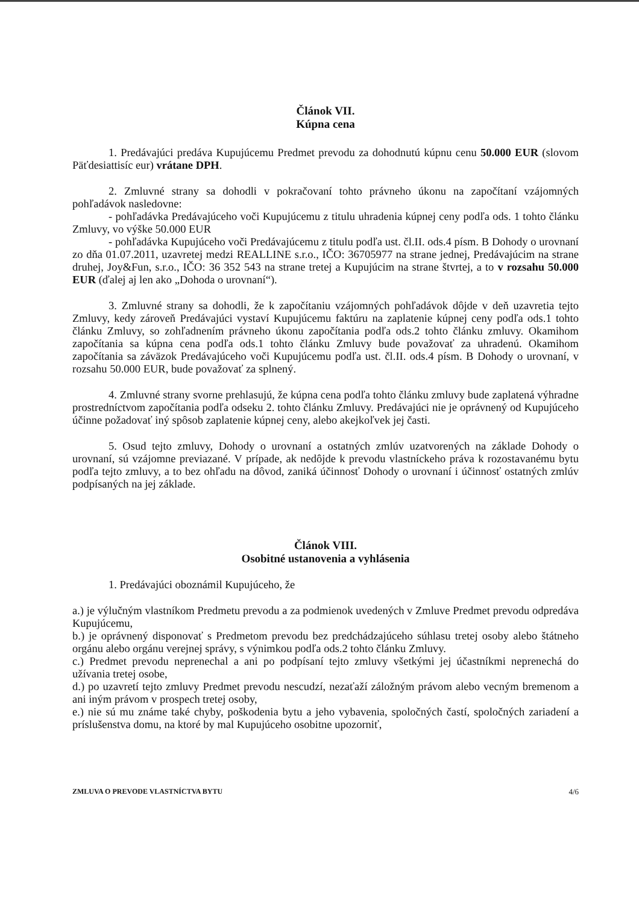Článok VII.
Kúpna cena
1. Predávajúci predáva Kupujúcemu Predmet prevodu za dohodnutú kúpnu cenu 50.000 EUR (slovom Päťdesiattisíc eur) vrátane DPH.
2. Zmluvné strany sa dohodli v pokračovaní tohto právneho úkonu na započítaní vzájomných pohľadávok nasledovne:
- pohľadávka Predávajúceho voči Kupujúcemu z titulu uhradenia kúpnej ceny podľa ods. 1 tohto článku Zmluvy, vo výške 50.000 EUR
- pohľadávka Kupujúceho voči Predávajúcemu z titulu podľa ust. čl.II. ods.4 písm. B Dohody o urovnaní zo dňa 01.07.2011, uzavretej medzi REALLINE s.r.o., IČO: 36705977 na strane jednej, Predávajúcim na strane druhej, Joy&Fun, s.r.o., IČO: 36 352 543 na strane tretej a Kupujúcim na strane štvrtej, a to v rozsahu 50.000 EUR (ďalej aj len ako „Dohoda o urovnaní“).
3. Zmluvné strany sa dohodli, že k započítaniu vzájomných pohľadávok dôjde v deň uzavretia tejto Zmluvy, kedy zároveň Predávajúci vystaví Kupujúcemu faktúru na zaplatenie kúpnej ceny podľa ods.1 tohto článku Zmluvy, so zohľadnením právneho úkonu započítania podľa ods.2 tohto článku zmluvy. Okamihom započítania sa kúpna cena podľa ods.1 tohto článku Zmluvy bude považovať za uhradenú. Okamihom započítania sa záväzok Predávajúceho voči Kupujúcemu podľa ust. čl.II. ods.4 písm. B Dohody o urovnaní, v rozsahu 50.000 EUR, bude považovať za splnený.
4. Zmluvné strany svorne prehlasujú, že kúpna cena podľa tohto článku zmluvy bude zaplatená výhradne prostredníctvom započítania podľa odseku 2. tohto článku Zmluvy. Predávajúci nie je oprávnený od Kupujúceho účinne požadovať iný spôsob zaplatenie kúpnej ceny, alebo akejkoľvek jej časti.
5. Osud tejto zmluvy, Dohody o urovnaní a ostatných zmlúv uzatvorených na základe Dohody o urovnaní, sú vzájomne previazané. V prípade, ak nedôjde k prevodu vlastníckeho práva k rozostavanému bytu podľa tejto zmluvy, a to bez ohľadu na dôvod, zaniká účinnosť Dohody o urovnaní i účinnosť ostatných zmlúv podpísaných na jej základe.
Článok VIII.
Osobitné ustanovenia a vyhlásenia
1. Predávajúci oboznámil Kupujúceho, že
a.) je výlučným vlastníkom Predmetu prevodu a za podmienok uvedených v Zmluve Predmet prevodu odpredáva Kupujúcemu,
b.) je oprávnený disponovať s Predmetom prevodu bez predchádzajúceho súhlasu tretej osoby alebo štátneho orgánu alebo orgánu verejnej správy, s výnimkou podľa ods.2 tohto článku Zmluvy.
c.) Predmet prevodu neprenechal a ani po podpísaní tejto zmluvy všetkými jej účastníkmi neprenechá do užívania tretej osobe,
d.) po uzavretí tejto zmluvy Predmet prevodu nescudzí, nezaťaží záložným právom alebo vecným bremenom a ani iným právom v prospech tretej osoby,
e.) nie sú mu známe také chyby, poškodenia bytu a jeho vybavenia, spoločných častí, spoločných zariadení a príslušenstva domu, na ktoré by mal Kupujúceho osobitne upozorniť,
ZMLUVA O PREVODE VLASTNÍCTVA BYTU 4/6